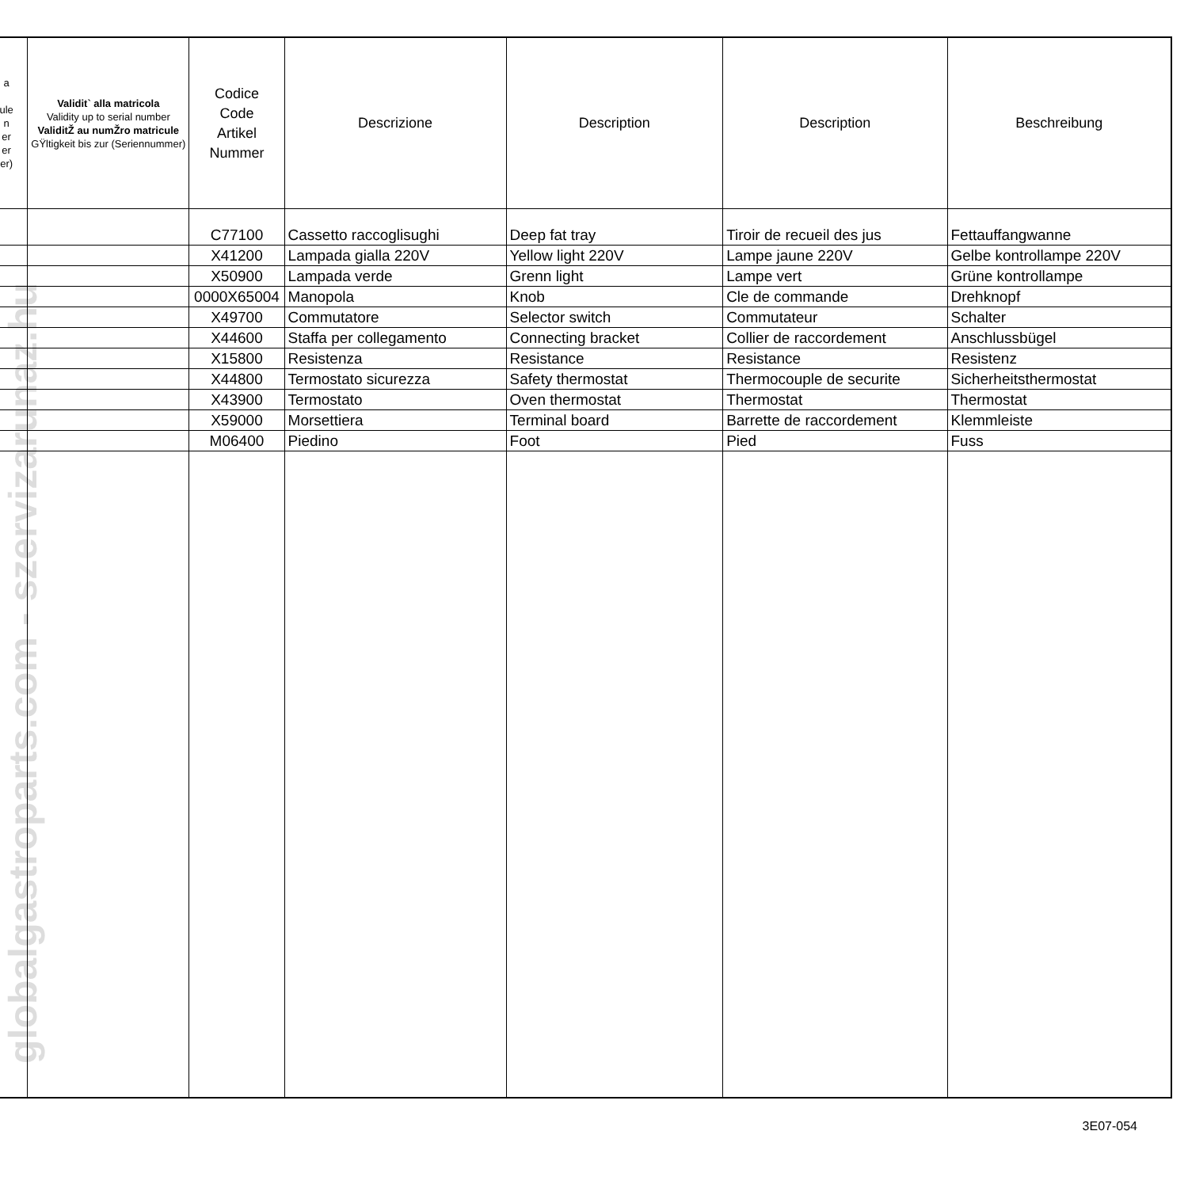globalgastroparts.com - szervizarunaz.hu
| a ule n er er er) | Validit` alla matricola Validity up to serial number ValiditŽ au numŽro matricule GŸltigkeit bis zur (Seriennummer) | Codice Code Artikel Nummer | Descrizione | Description | Description | Beschreibung |
| --- | --- | --- | --- | --- | --- | --- |
| | | C77100 | Cassetto raccoglisughi | Deep fat tray | Tiroir de recueil des jus | Fettauffangwanne |
| | | X41200 | Lampada gialla 220V | Yellow light 220V | Lampe jaune 220V | Gelbe kontrollampe 220V |
| | | X50900 | Lampada verde | Grenn light | Lampe vert | Grüne kontrollampe |
| | | 0000X65004 | Manopola | Knob | Cle de commande | Drehknopf |
| | | X49700 | Commutatore | Selector switch | Commutateur | Schalter |
| | | X44600 | Staffa per collegamento | Connecting bracket | Collier de raccordement | Anschlussbügel |
| | | X15800 | Resistenza | Resistance | Resistance | Resistenz |
| | | X44800 | Termostato sicurezza | Safety thermostat | Thermocouple de securite | Sicherheitsthermostat |
| | | X43900 | Termostato | Oven thermostat | Thermostat | Thermostat |
| | | X59000 | Morsettiera | Terminal board | Barrette de raccordement | Klemmleiste |
| | | M06400 | Piedino | Foot | Pied | Fuss |
3E07-054